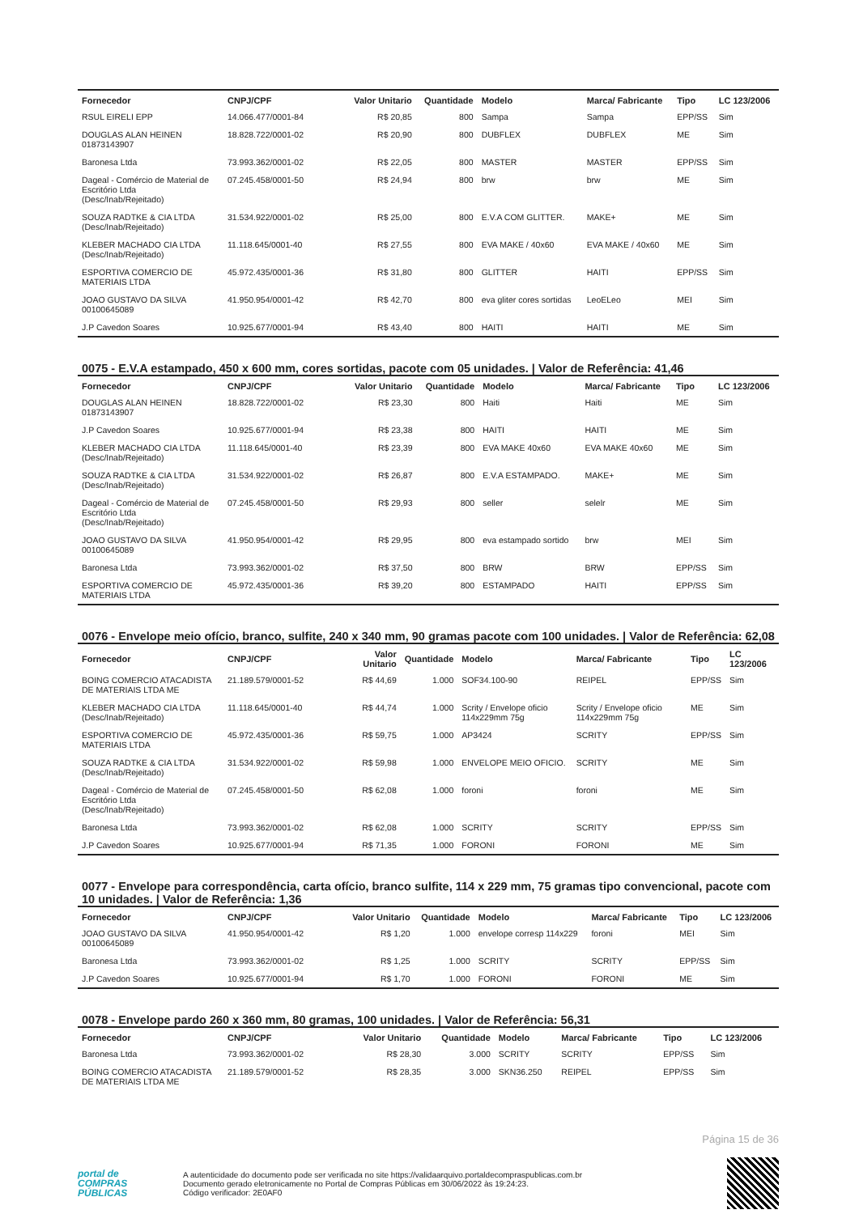| Fornecedor | CNPJ/CPF | Valor Unitario | Quantidade | Modelo | Marca/ Fabricante | Tipo | LC 123/2006 |
| --- | --- | --- | --- | --- | --- | --- | --- |
| RSUL EIRELI EPP | 14.066.477/0001-84 | R$ 20,85 | 800 | Sampa | Sampa | EPP/SS | Sim |
| DOUGLAS ALAN HEINEN 01873143907 | 18.828.722/0001-02 | R$ 20,90 | 800 | DUBFLEX | DUBFLEX | ME | Sim |
| Baronesa Ltda | 73.993.362/0001-02 | R$ 22,05 | 800 | MASTER | MASTER | EPP/SS | Sim |
| Dageal - Comércio de Material de Escritório Ltda (Desc/Inab/Rejeitado) | 07.245.458/0001-50 | R$ 24,94 | 800 | brw | brw | ME | Sim |
| SOUZA RADTKE & CIA LTDA (Desc/Inab/Rejeitado) | 31.534.922/0001-02 | R$ 25,00 | 800 | E.V.A COM GLITTER. | MAKE+ | ME | Sim |
| KLEBER MACHADO CIA LTDA (Desc/Inab/Rejeitado) | 11.118.645/0001-40 | R$ 27,55 | 800 | EVA MAKE / 40x60 | EVA MAKE / 40x60 | ME | Sim |
| ESPORTIVA COMERCIO DE MATERIAIS LTDA | 45.972.435/0001-36 | R$ 31,80 | 800 | GLITTER | HAITI | EPP/SS | Sim |
| JOAO GUSTAVO DA SILVA 00100645089 | 41.950.954/0001-42 | R$ 42,70 | 800 | eva gliter cores sortidas | LeoELeo | MEI | Sim |
| J.P Cavedon Soares | 10.925.677/0001-94 | R$ 43,40 | 800 | HAITI | HAITI | ME | Sim |
0075 - E.V.A estampado, 450 x 600 mm, cores sortidas, pacote com 05 unidades. | Valor de Referência: 41,46
| Fornecedor | CNPJ/CPF | Valor Unitario | Quantidade | Modelo | Marca/ Fabricante | Tipo | LC 123/2006 |
| --- | --- | --- | --- | --- | --- | --- | --- |
| DOUGLAS ALAN HEINEN 01873143907 | 18.828.722/0001-02 | R$ 23,30 | 800 | Haiti | Haiti | ME | Sim |
| J.P Cavedon Soares | 10.925.677/0001-94 | R$ 23,38 | 800 | HAITI | HAITI | ME | Sim |
| KLEBER MACHADO CIA LTDA (Desc/Inab/Rejeitado) | 11.118.645/0001-40 | R$ 23,39 | 800 | EVA MAKE 40x60 | EVA MAKE 40x60 | ME | Sim |
| SOUZA RADTKE & CIA LTDA (Desc/Inab/Rejeitado) | 31.534.922/0001-02 | R$ 26,87 | 800 | E.V.A ESTAMPADO. | MAKE+ | ME | Sim |
| Dageal - Comércio de Material de Escritório Ltda (Desc/Inab/Rejeitado) | 07.245.458/0001-50 | R$ 29,93 | 800 | seller | selelr | ME | Sim |
| JOAO GUSTAVO DA SILVA 00100645089 | 41.950.954/0001-42 | R$ 29,95 | 800 | eva estampado sortido | brw | MEI | Sim |
| Baronesa Ltda | 73.993.362/0001-02 | R$ 37,50 | 800 | BRW | BRW | EPP/SS | Sim |
| ESPORTIVA COMERCIO DE MATERIAIS LTDA | 45.972.435/0001-36 | R$ 39,20 | 800 | ESTAMPADO | HAITI | EPP/SS | Sim |
0076 - Envelope meio ofício, branco, sulfite, 240 x 340 mm, 90 gramas pacote com 100 unidades. | Valor de Referência: 62,08
| Fornecedor | CNPJ/CPF | Valor Unitario | Quantidade | Modelo | Marca/ Fabricante | Tipo | LC 123/2006 |
| --- | --- | --- | --- | --- | --- | --- | --- |
| BOING COMERCIO ATACADISTA DE MATERIAIS LTDA ME | 21.189.579/0001-52 | R$ 44,69 | 1.000 | SOF34.100-90 | REIPEL | EPP/SS | Sim |
| KLEBER MACHADO CIA LTDA (Desc/Inab/Rejeitado) | 11.118.645/0001-40 | R$ 44,74 | 1.000 | Scrity / Envelope oficio 114x229mm 75g | Scrity / Envelope oficio 114x229mm 75g | ME | Sim |
| ESPORTIVA COMERCIO DE MATERIAIS LTDA | 45.972.435/0001-36 | R$ 59,75 | 1.000 | AP3424 | SCRITY | EPP/SS | Sim |
| SOUZA RADTKE & CIA LTDA (Desc/Inab/Rejeitado) | 31.534.922/0001-02 | R$ 59,98 | 1.000 | ENVELOPE MEIO OFICIO. | SCRITY | ME | Sim |
| Dageal - Comércio de Material de Escritório Ltda (Desc/Inab/Rejeitado) | 07.245.458/0001-50 | R$ 62,08 | 1.000 | foroni | foroni | ME | Sim |
| Baronesa Ltda | 73.993.362/0001-02 | R$ 62,08 | 1.000 | SCRITY | SCRITY | EPP/SS | Sim |
| J.P Cavedon Soares | 10.925.677/0001-94 | R$ 71,35 | 1.000 | FORONI | FORONI | ME | Sim |
0077 - Envelope para correspondência, carta ofício, branco sulfite, 114 x 229 mm, 75 gramas tipo convencional, pacote com 10 unidades. | Valor de Referência: 1,36
| Fornecedor | CNPJ/CPF | Valor Unitario | Quantidade | Modelo | Marca/ Fabricante | Tipo | LC 123/2006 |
| --- | --- | --- | --- | --- | --- | --- | --- |
| JOAO GUSTAVO DA SILVA 00100645089 | 41.950.954/0001-42 | R$ 1,20 | 1.000 | envelope corresp 114x229 | foroni | MEI | Sim |
| Baronesa Ltda | 73.993.362/0001-02 | R$ 1,25 | 1.000 | SCRITY | SCRITY | EPP/SS | Sim |
| J.P Cavedon Soares | 10.925.677/0001-94 | R$ 1,70 | 1.000 | FORONI | FORONI | ME | Sim |
0078 - Envelope pardo 260 x 360 mm, 80 gramas, 100 unidades. | Valor de Referência: 56,31
| Fornecedor | CNPJ/CPF | Valor Unitario | Quantidade | Modelo | Marca/ Fabricante | Tipo | LC 123/2006 |
| --- | --- | --- | --- | --- | --- | --- | --- |
| Baronesa Ltda | 73.993.362/0001-02 | R$ 28,30 | 3.000 | SCRITY | SCRITY | EPP/SS | Sim |
| BOING COMERCIO ATACADISTA DE MATERIAIS LTDA ME | 21.189.579/0001-52 | R$ 28,35 | 3.000 | SKN36.250 | REIPEL | EPP/SS | Sim |
Página 15 de 36
portal de
COMPRAS
PÚBLICAS
A autenticidade do documento pode ser verificada no site https://validaarquivo.portaldecompraspublicas.com.br
Documento gerado eletronicamente no Portal de Compras Públicas em 30/06/2022 às 19:24:23.
Código verificador: 2E0AF0